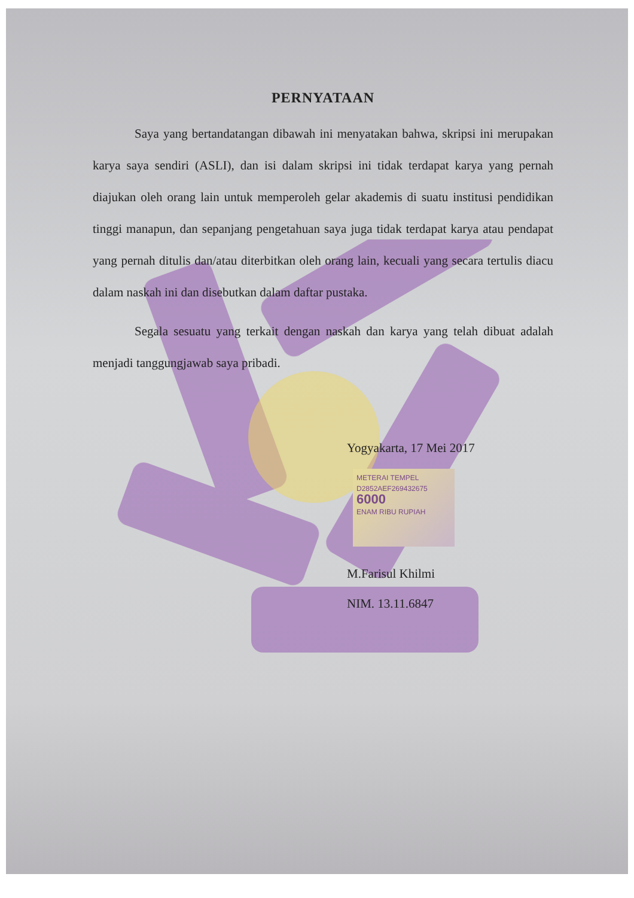PERNYATAAN
Saya yang bertandatangan dibawah ini menyatakan bahwa, skripsi ini merupakan karya saya sendiri (ASLI), dan isi dalam skripsi ini tidak terdapat karya yang pernah diajukan oleh orang lain untuk memperoleh gelar akademis di suatu institusi pendidikan tinggi manapun, dan sepanjang pengetahuan saya juga tidak terdapat karya atau pendapat yang pernah ditulis dan/atau diterbitkan oleh orang lain, kecuali yang secara tertulis diacu dalam naskah ini dan disebutkan dalam daftar pustaka.
Segala sesuatu yang terkait dengan naskah dan karya yang telah dibuat adalah menjadi tanggungjawab saya pribadi.
Yogyakarta, 17 Mei 2017
METERAI TEMPEL
D2852AEF269432675
6000
ENAM RIBU RUPIAH
M.Farisul Khilmi
NIM. 13.11.6847